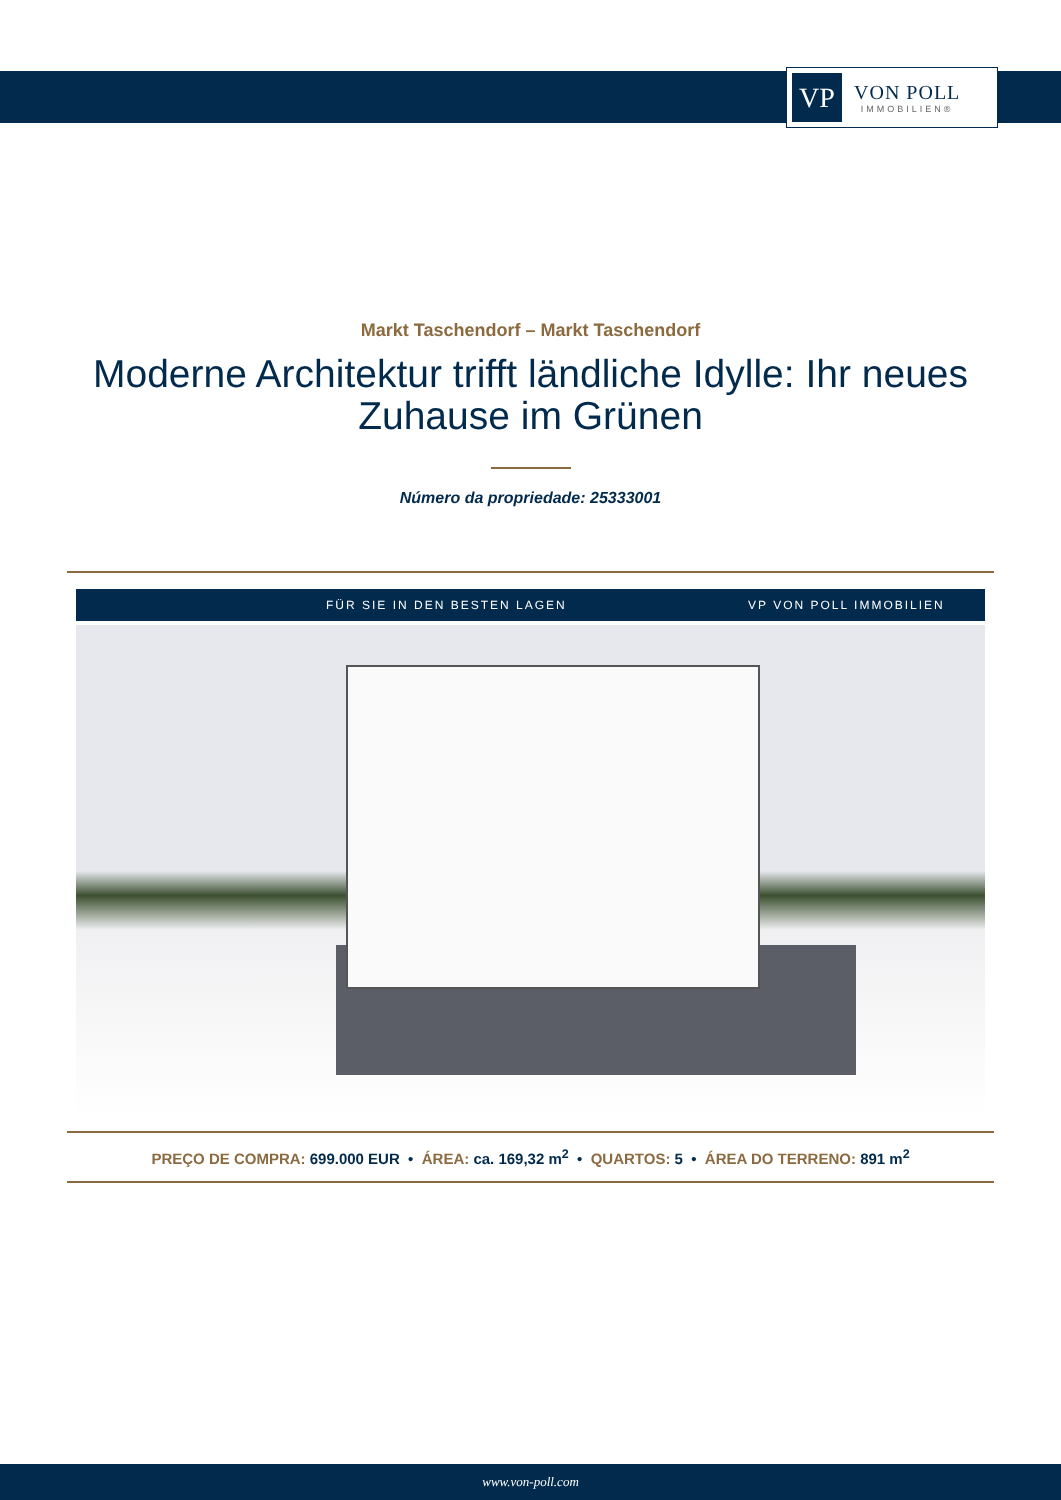VP
VON POLL
IMMOBILIEN®
Markt Taschendorf – Markt Taschendorf
Moderne Architektur trifft ländliche Idylle: Ihr neues Zuhause im Grünen
Número da propriedade: 25333001
FÜR SIE IN DEN BESTEN LAGEN VP VON POLL IMMOBILIEN
PREÇO DE COMPRA: 699.000 EUR • ÁREA: ca. 169,32 m<sup>2</sup> • QUARTOS: 5 • ÁREA DO TERRENO: 891 m<sup>2</sup>
www.von-poll.com